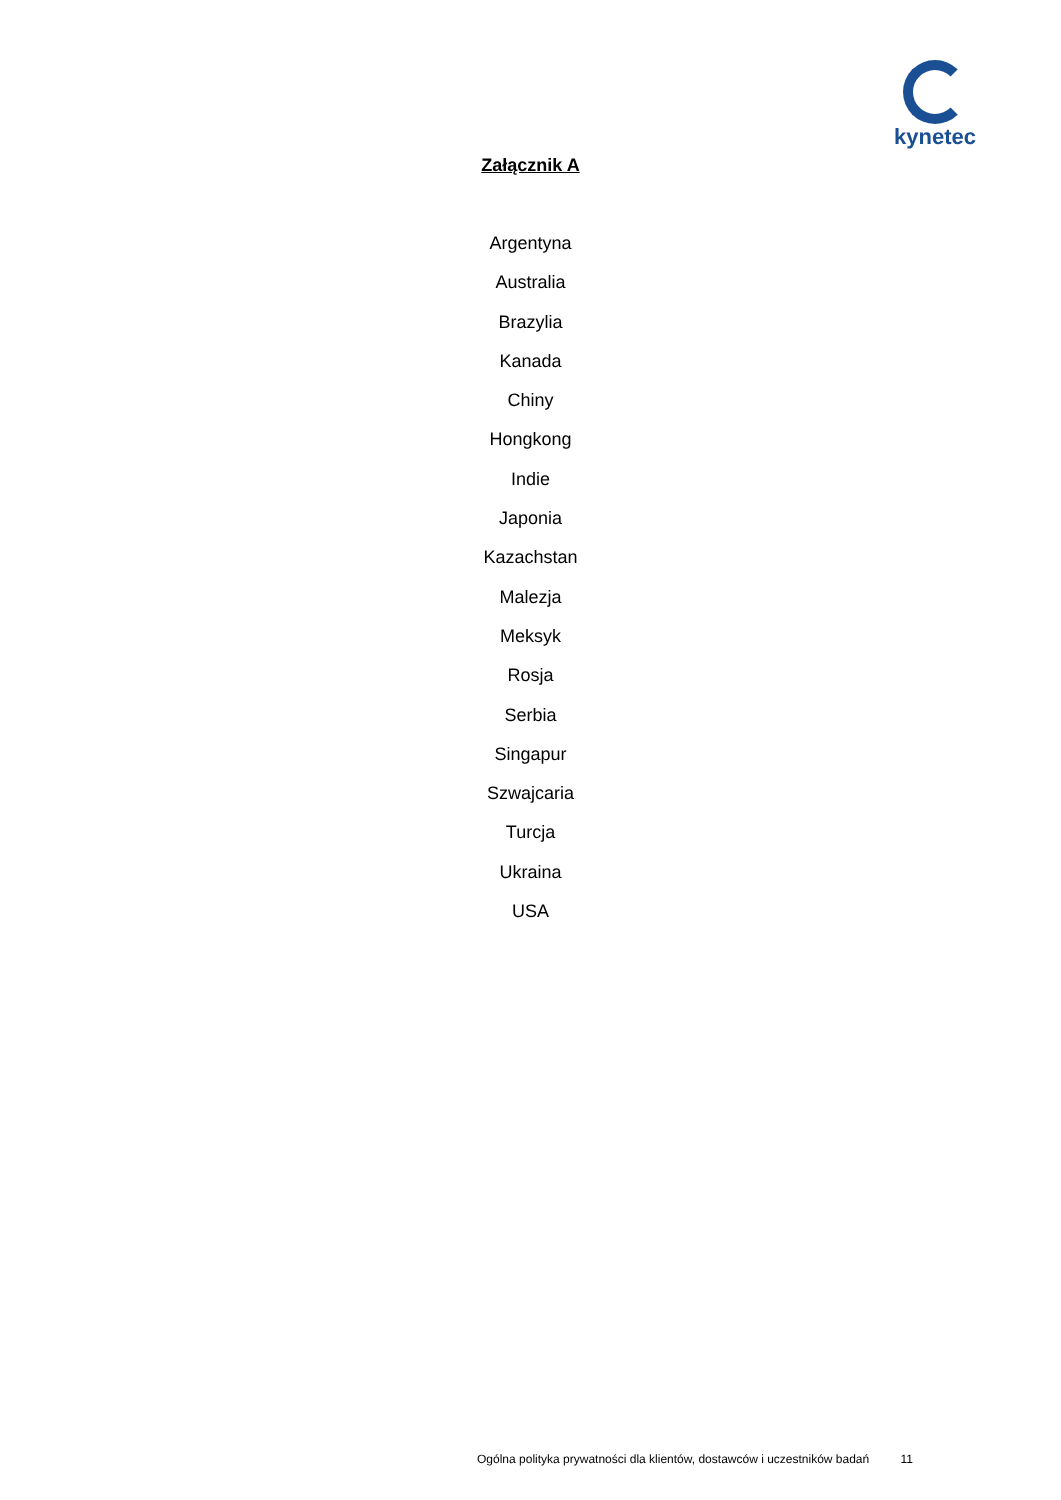kynetec
Załącznik A
Argentyna
Australia
Brazylia
Kanada
Chiny
Hongkong
Indie
Japonia
Kazachstan
Malezja
Meksyk
Rosja
Serbia
Singapur
Szwajcaria
Turcja
Ukraina
USA
Ogólna polityka prywatności dla klientów, dostawców i uczestników badań 11